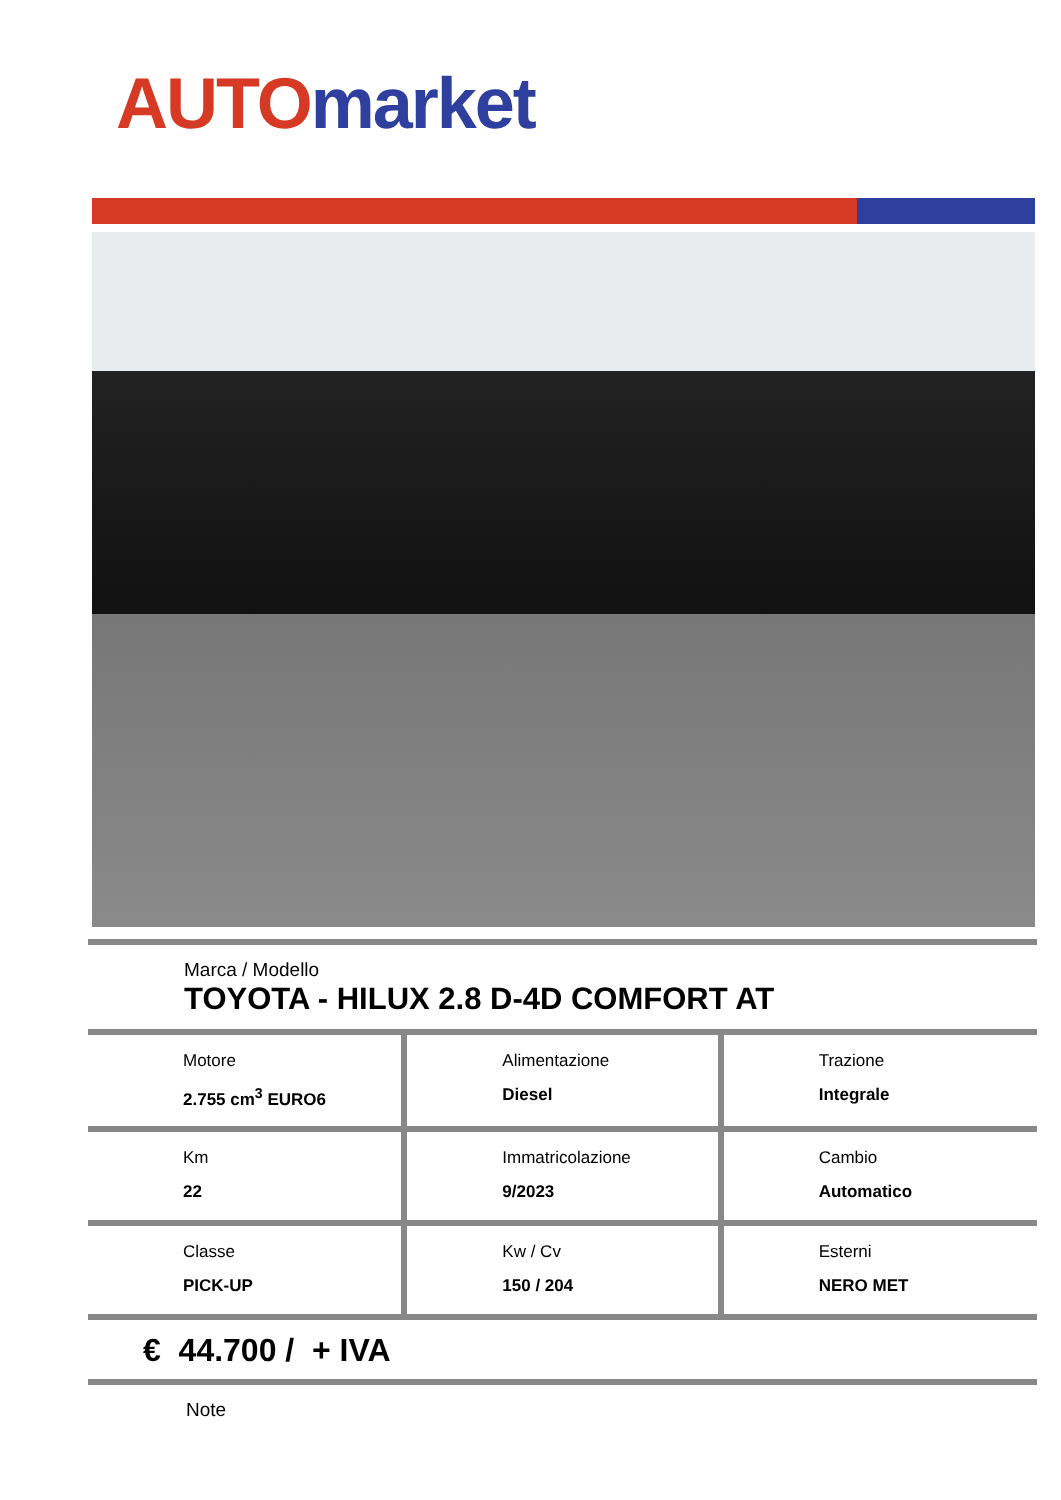AUTO market
Marca / Modello
TOYOTA - HILUX 2.8 D-4D COMFORT AT
| Motore 2.755 cm<sup>3</sup> EURO6 | Alimentazione Diesel | Trazione Integrale |
| Km 22 | Immatricolazione 9/2023 | Cambio Automatico |
| Classe PICK-UP | Kw / Cv 150 / 204 | Esterni NERO MET |
€ 44.700 / + IVA
Note